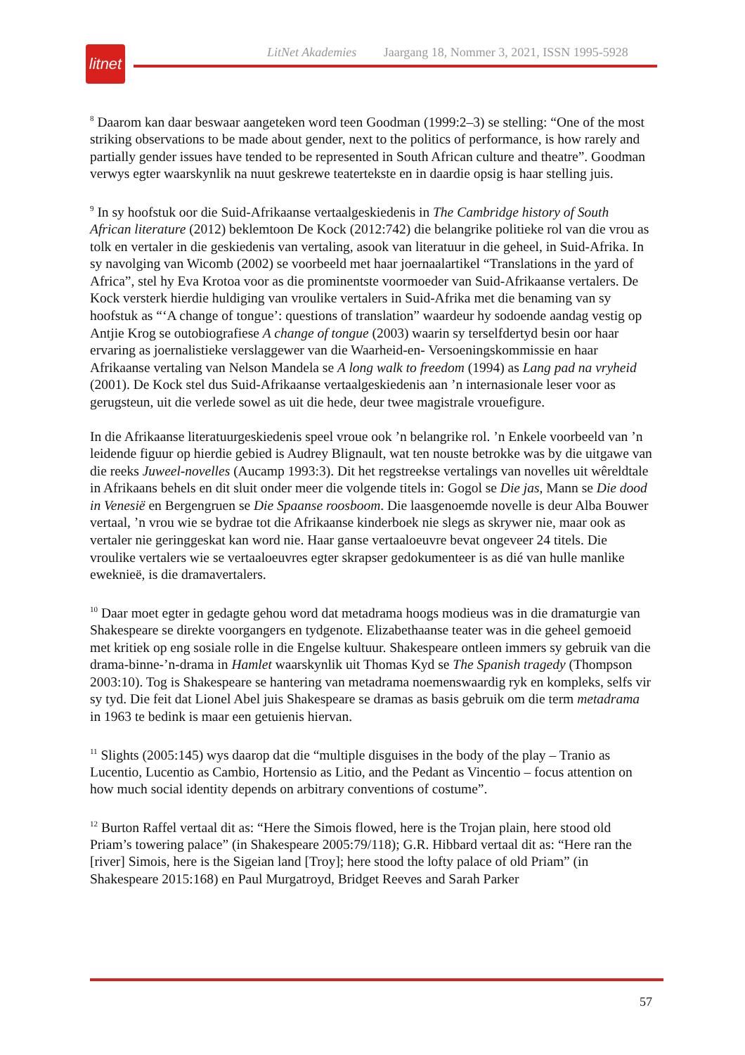litnet
LitNet Akademies Jaargang 18, Nommer 3, 2021, ISSN 1995-5928
<sup>8</sup> Daarom kan daar beswaar aangeteken word teen Goodman (1999:2–3) se stelling: “One of the most striking observations to be made about gender, next to the politics of performance, is how rarely and partially gender issues have tended to be represented in South African culture and theatre”. Goodman verwys egter waarskynlik na nuut geskrewe teatertekste en in daardie opsig is haar stelling juis.
<sup>9</sup> In sy hoofstuk oor die Suid-Afrikaanse vertaalgeskiedenis in The Cambridge history of South African literature (2012) beklemtoon De Kock (2012:742) die belangrike politieke rol van die vrou as tolk en vertaler in die geskiedenis van vertaling, asook van literatuur in die geheel, in Suid-Afrika. In sy navolging van Wicomb (2002) se voorbeeld met haar joernaalartikel “Translations in the yard of Africa”, stel hy Eva Krotoa voor as die prominentste voormoeder van Suid-Afrikaanse vertalers. De Kock versterk hierdie huldiging van vroulike vertalers in Suid-Afrika met die benaming van sy hoofstuk as “‘A change of tongue’: questions of translation” waardeur hy sodoende aandag vestig op Antjie Krog se outobiografiese A change of tongue (2003) waarin sy terselfdertyd besin oor haar ervaring as joernalistieke verslaggewer van die Waarheid-en- Versoeningskommissie en haar Afrikaanse vertaling van Nelson Mandela se A long walk to freedom (1994) as Lang pad na vryheid (2001). De Kock stel dus Suid-Afrikaanse vertaalgeskiedenis aan ’n internasionale leser voor as gerugsteun, uit die verlede sowel as uit die hede, deur twee magistrale vrouefigure.
In die Afrikaanse literatuurgeskiedenis speel vroue ook ’n belangrike rol. ’n Enkele voorbeeld van ’n leidende figuur op hierdie gebied is Audrey Blignault, wat ten nouste betrokke was by die uitgawe van die reeks Juweel-novelles (Aucamp 1993:3). Dit het regstreekse vertalings van novelles uit wêreldtale in Afrikaans behels en dit sluit onder meer die volgende titels in: Gogol se Die jas, Mann se Die dood in Venesië en Bergengruen se Die Spaanse roosboom. Die laasgenoemde novelle is deur Alba Bouwer vertaal, ’n vrou wie se bydrae tot die Afrikaanse kinderboek nie slegs as skrywer nie, maar ook as vertaler nie geringgeskat kan word nie. Haar ganse vertaaloeuvre bevat ongeveer 24 titels. Die vroulike vertalers wie se vertaaloeuvres egter skrapser gedokumenteer is as dié van hulle manlike eweknieë, is die dramavertalers.
<sup>10</sup> Daar moet egter in gedagte gehou word dat metadrama hoogs modieus was in die dramaturgie van Shakespeare se direkte voorgangers en tydgenote. Elizabethaanse teater was in die geheel gemoeid met kritiek op eng sosiale rolle in die Engelse kultuur. Shakespeare ontleen immers sy gebruik van die drama-binne-’n-drama in Hamlet waarskynlik uit Thomas Kyd se The Spanish tragedy (Thompson 2003:10). Tog is Shakespeare se hantering van metadrama noemenswaardig ryk en kompleks, selfs vir sy tyd. Die feit dat Lionel Abel juis Shakespeare se dramas as basis gebruik om die term metadrama in 1963 te bedink is maar een getuienis hiervan.
<sup>11</sup> Slights (2005:145) wys daarop dat die “multiple disguises in the body of the play – Tranio as Lucentio, Lucentio as Cambio, Hortensio as Litio, and the Pedant as Vincentio – focus attention on how much social identity depends on arbitrary conventions of costume”.
<sup>12</sup> Burton Raffel vertaal dit as: “Here the Simois flowed, here is the Trojan plain, here stood old Priam’s towering palace” (in Shakespeare 2005:79/118); G.R. Hibbard vertaal dit as: “Here ran the [river] Simois, here is the Sigeian land [Troy]; here stood the lofty palace of old Priam” (in Shakespeare 2015:168) en Paul Murgatroyd, Bridget Reeves and Sarah Parker
57